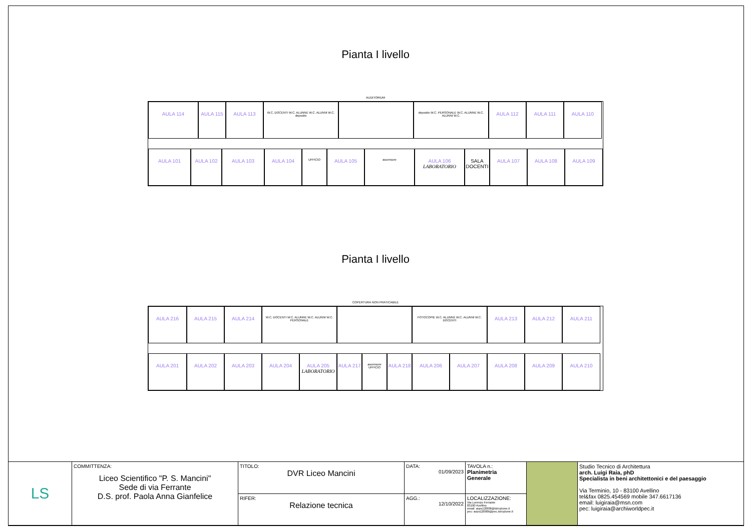Pianta I livello
AUDITORIUM
AULA 114
AULA 115
AULA 113
W.C. DOCENTI W.C. ALUNNE W.C. ALUNNI W.C. deposito
deposito W.C. PERSONALE W.C. ALUNNE W.C. ALUNNI W.C.
AULA 112
AULA 111
AULA 110
AULA 101
AULA 102
AULA 103
AULA 104
UFFICIO
AULA 105
ascensore
AULA 106
LABORATORIO
SALA DOCENTI
AULA 107
AULA 108
AULA 109
Pianta I livello
COPERTURA NON PRATICABILE
AULA 216
AULA 215
AULA 214
W.C. DOCENTI W.C. ALUNNE W.C. ALUNNI W.C. PERSONALE
FOTOCOPIE W.C. ALUNNE W.C. ALUNNI W.C. DOCENTI
AULA 213
AULA 212
AULA 211
AULA 201
AULA 202
AULA 203
AULA 204
AULA 205
LABORATORIO
AULA 217
ascensore UFFICIO
AULA 218
AULA 206
AULA 207
AULA 208
AULA 209
AULA 210
| LS | COMMITTENZA: Liceo Scientifico "P. S. Mancini" Sede di via Ferrante D.S. prof. Paola Anna Gianfelice | TITOLO: DVR Liceo Mancini | DATA: 01/09/2023 | TAVOLA n.: Planimetria Generale | | Studio Tecnico di Architettura arch. Luigi Raia, phD Specialista in beni architettonici e del paesaggio Via Terminio, 10 - 83100 Avellino tel&fax 0825.454569 mobile 347.6617136 email: luigiraia@msn.com pec: luigiraia@archiworldpec.it |
| | | RIFER: Relazione tecnica | AGG.: 12/10/2022 | LOCALIZZAZIONE: Via Lorenzo Ferrante 83100 Avellino email: avps12000t@istruzione.it pec: avps12000t@pec.istruzione.it | | |